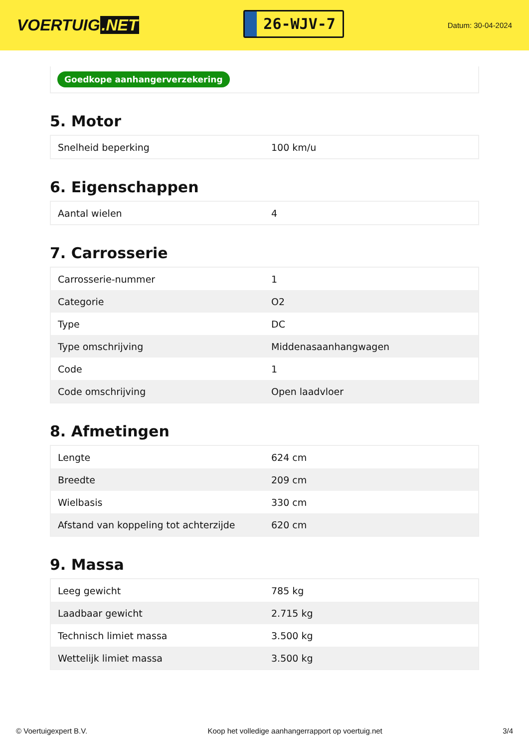VOERTUIG.NET
26-WJV-7
Datum: 30-04-2024
Goedkope aanhangerverzekering
5. Motor
| Snelheid beperking | 100 km/u |
6. Eigenschappen
| Aantal wielen | 4 |
7. Carrosserie
| Carrosserie-nummer | 1 |
| Categorie | O2 |
| Type | DC |
| Type omschrijving | Middenasaanhangwagen |
| Code | 1 |
| Code omschrijving | Open laadvloer |
8. Afmetingen
| Lengte | 624 cm |
| Breedte | 209 cm |
| Wielbasis | 330 cm |
| Afstand van koppeling tot achterzijde | 620 cm |
9. Massa
| Leeg gewicht | 785 kg |
| Laadbaar gewicht | 2.715 kg |
| Technisch limiet massa | 3.500 kg |
| Wettelijk limiet massa | 3.500 kg |
© Voertuigexpert B.V. Koop het volledige aanhangerrapport op voertuig.net 3/4